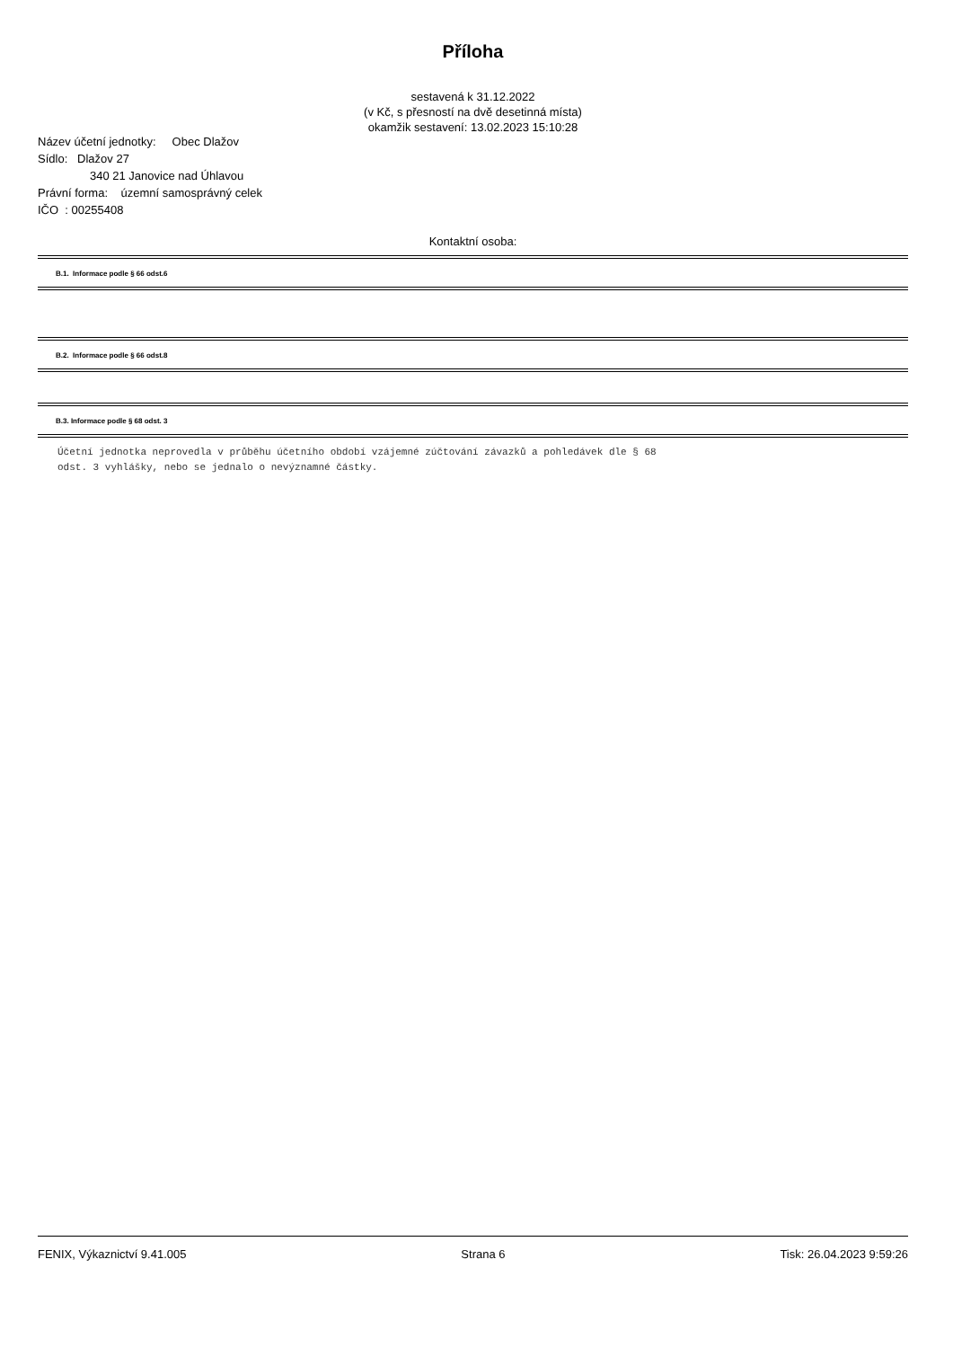Příloha
sestavená k 31.12.2022
(v Kč, s přesností na dvě desetinná místa)
okamžik sestavení: 13.02.2023 15:10:28
Název účetní jednotky: Obec Dlažov
Sídlo: Dlažov 27
340 21 Janovice nad Úhlavou
Právní forma: územní samosprávný celek
IČO : 00255408
Kontaktní osoba:
B.1. Informace podle § 66 odst.6
B.2. Informace podle § 66 odst.8
B.3. Informace podle § 68 odst. 3
Účetní jednotka neprovedla v průběhu účetního období vzájemné zúčtování závazků a pohledávek dle § 68
odst. 3 vyhlášky, nebo se jednalo o nevýznamné částky.
FENIX, Výkaznictví 9.41.005 Strana 6 Tisk: 26.04.2023 9:59:26